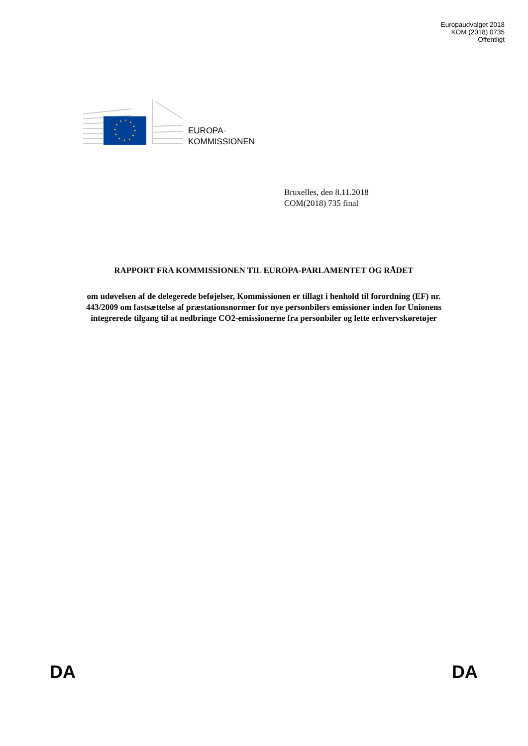Europaudvalget 2018
KOM (2018) 0735
Offentligt
EUROPA-
KOMMISSIONEN
Bruxelles, den 8.11.2018
COM(2018) 735 final
RAPPORT FRA KOMMISSIONEN TIL EUROPA-PARLAMENTET OG RÅDET
om udøvelsen af de delegerede beføjelser, Kommissionen er tillagt i henhold til forordning (EF) nr. 443/2009 om fastsættelse af præstationsnormer for nye personbilers emissioner inden for Unionens integrerede tilgang til at nedbringe CO2-emissionerne fra personbiler og lette erhvervskøretøjer
DA DA